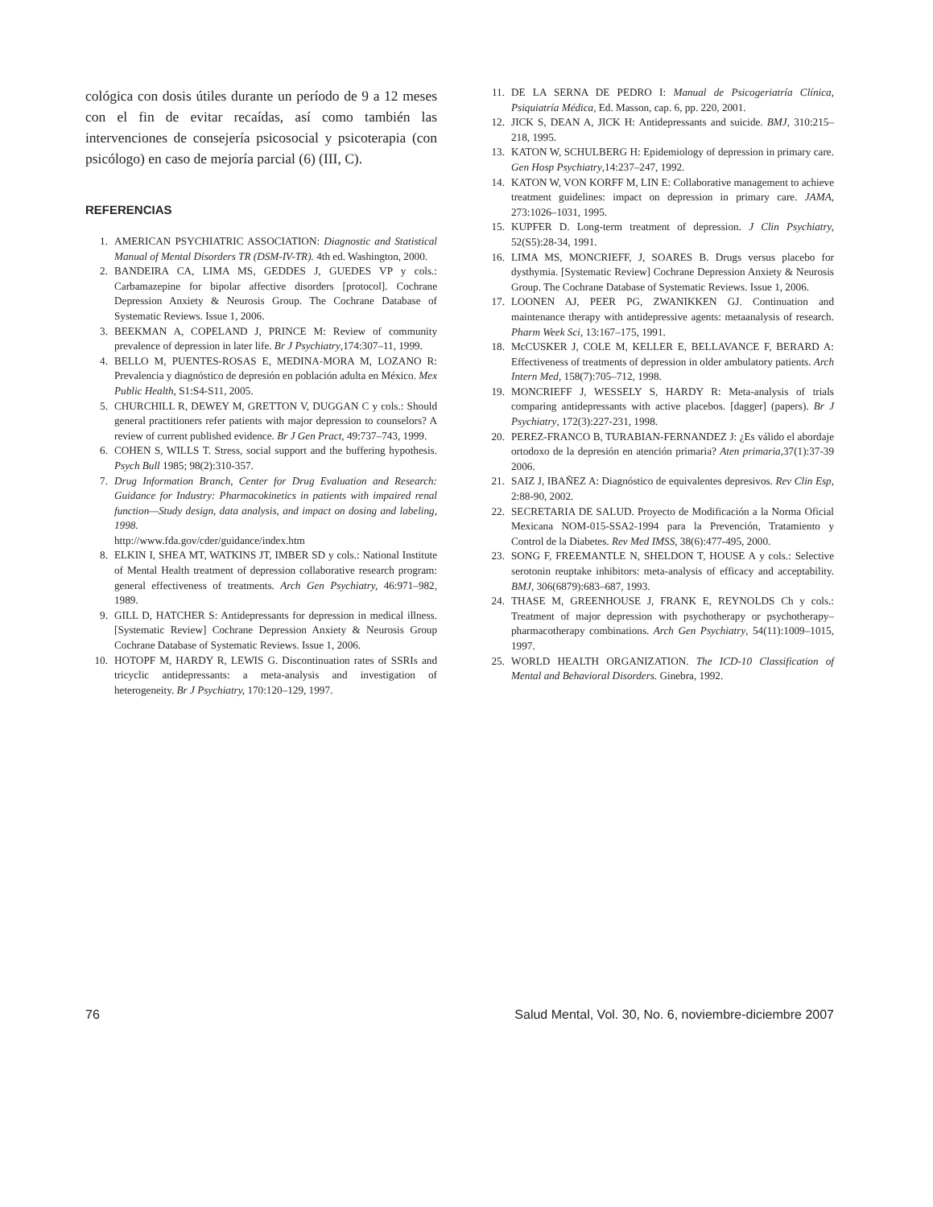cológica con dosis útiles durante un período de 9 a 12 meses con el fin de evitar recaídas, así como también las intervenciones de consejería psicosocial y psicoterapia (con psicólogo) en caso de mejoría parcial (6) (III, C).
REFERENCIAS
1. AMERICAN PSYCHIATRIC ASSOCIATION: Diagnostic and Statistical Manual of Mental Disorders TR (DSM-IV-TR). 4th ed. Washington, 2000.
2. BANDEIRA CA, LIMA MS, GEDDES J, GUEDES VP y cols.: Carbamazepine for bipolar affective disorders [protocol]. Cochrane Depression Anxiety & Neurosis Group. The Cochrane Database of Systematic Reviews. Issue 1, 2006.
3. BEEKMAN A, COPELAND J, PRINCE M: Review of community prevalence of depression in later life. Br J Psychiatry,174:307–11, 1999.
4. BELLO M, PUENTES-ROSAS E, MEDINA-MORA M, LOZANO R: Prevalencia y diagnóstico de depresión en población adulta en México. Mex Public Health, S1:S4-S11, 2005.
5. CHURCHILL R, DEWEY M, GRETTON V, DUGGAN C y cols.: Should general practitioners refer patients with major depression to counselors? A review of current published evidence. Br J Gen Pract, 49:737–743, 1999.
6. COHEN S, WILLS T. Stress, social support and the buffering hypothesis. Psych Bull 1985; 98(2):310-357.
7. Drug Information Branch, Center for Drug Evaluation and Research: Guidance for Industry: Pharmacokinetics in patients with impaired renal function—Study design, data analysis, and impact on dosing and labeling, 1998.
http://www.fda.gov/cder/guidance/index.htm
8. ELKIN I, SHEA MT, WATKINS JT, IMBER SD y cols.: National Institute of Mental Health treatment of depression collaborative research program: general effectiveness of treatments. Arch Gen Psychiatry, 46:971–982, 1989.
9. GILL D, HATCHER S: Antidepressants for depression in medical illness. [Systematic Review] Cochrane Depression Anxiety & Neurosis Group Cochrane Database of Systematic Reviews. Issue 1, 2006.
10. HOTOPF M, HARDY R, LEWIS G. Discontinuation rates of SSRIs and tricyclic antidepressants: a meta-analysis and investigation of heterogeneity. Br J Psychiatry, 170:120–129, 1997.
11. DE LA SERNA DE PEDRO I: Manual de Psicogeriatría Clínica, Psiquiatría Médica, Ed. Masson, cap. 6, pp. 220, 2001.
12. JICK S, DEAN A, JICK H: Antidepressants and suicide. BMJ, 310:215–218, 1995.
13. KATON W, SCHULBERG H: Epidemiology of depression in primary care. Gen Hosp Psychiatry,14:237–247, 1992.
14. KATON W, VON KORFF M, LIN E: Collaborative management to achieve treatment guidelines: impact on depression in primary care. JAMA, 273:1026–1031, 1995.
15. KUPFER D. Long-term treatment of depression. J Clin Psychiatry, 52(S5):28-34, 1991.
16. LIMA MS, MONCRIEFF, J, SOARES B. Drugs versus placebo for dysthymia. [Systematic Review] Cochrane Depression Anxiety & Neurosis Group. The Cochrane Database of Systematic Reviews. Issue 1, 2006.
17. LOONEN AJ, PEER PG, ZWANIKKEN GJ. Continuation and maintenance therapy with antidepressive agents: metaanalysis of research. Pharm Week Sci, 13:167–175, 1991.
18. McCUSKER J, COLE M, KELLER E, BELLAVANCE F, BERARD A: Effectiveness of treatments of depression in older ambulatory patients. Arch Intern Med, 158(7):705–712, 1998.
19. MONCRIEFF J, WESSELY S, HARDY R: Meta-analysis of trials comparing antidepressants with active placebos. [dagger] (papers). Br J Psychiatry, 172(3):227-231, 1998.
20. PEREZ-FRANCO B, TURABIAN-FERNANDEZ J: ¿Es válido el abordaje ortodoxo de la depresión en atención primaria? Aten primaria,37(1):37-39 2006.
21. SAIZ J, IBAÑEZ A: Diagnóstico de equivalentes depresivos. Rev Clin Esp, 2:88-90, 2002.
22. SECRETARIA DE SALUD. Proyecto de Modificación a la Norma Oficial Mexicana NOM-015-SSA2-1994 para la Prevención, Tratamiento y Control de la Diabetes. Rev Med IMSS, 38(6):477-495, 2000.
23. SONG F, FREEMANTLE N, SHELDON T, HOUSE A y cols.: Selective serotonin reuptake inhibitors: meta-analysis of efficacy and acceptability. BMJ, 306(6879):683–687, 1993.
24. THASE M, GREENHOUSE J, FRANK E, REYNOLDS Ch y cols.: Treatment of major depression with psychotherapy or psychotherapy–pharmacotherapy combinations. Arch Gen Psychiatry, 54(11):1009–1015, 1997.
25. WORLD HEALTH ORGANIZATION. The ICD-10 Classification of Mental and Behavioral Disorders. Ginebra, 1992.
76 Salud Mental, Vol. 30, No. 6, noviembre-diciembre 2007